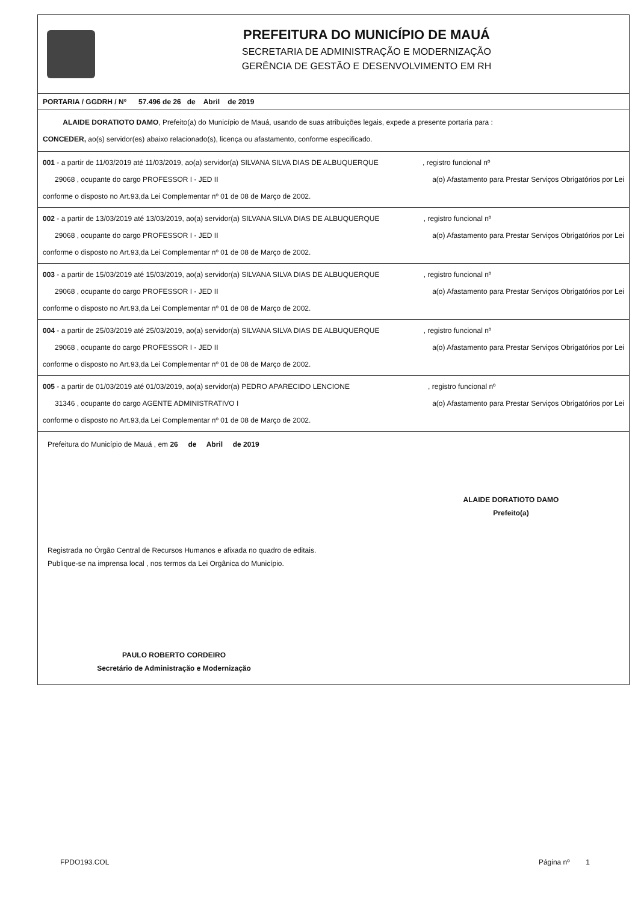PREFEITURA DO MUNICÍPIO DE MAUÁ
SECRETARIA DE ADMINISTRAÇÃO E MODERNIZAÇÃO
GERÊNCIA DE GESTÃO E DESENVOLVIMENTO EM RH
PORTARIA / GGDRH / Nº 57.496 de 26 de Abril de 2019
ALAIDE DORATIOTO DAMO, Prefeito(a) do Município de Mauá, usando de suas atribuições legais, expede a presente portaria para :
CONCEDER, ao(s) servidor(es) abaixo relacionado(s), licença ou afastamento, conforme especificado.
001 - a partir de 11/03/2019 até 11/03/2019, ao(a) servidor(a) SILVANA SILVA DIAS DE ALBUQUERQUE , registro funcional nº
29068 , ocupante do cargo PROFESSOR I - JED II a(o) Afastamento para Prestar Serviços Obrigatórios por Lei
conforme o disposto no Art.93,da Lei Complementar nº 01 de 08 de Março de 2002.
002 - a partir de 13/03/2019 até 13/03/2019, ao(a) servidor(a) SILVANA SILVA DIAS DE ALBUQUERQUE , registro funcional nº
29068 , ocupante do cargo PROFESSOR I - JED II a(o) Afastamento para Prestar Serviços Obrigatórios por Lei
conforme o disposto no Art.93,da Lei Complementar nº 01 de 08 de Março de 2002.
003 - a partir de 15/03/2019 até 15/03/2019, ao(a) servidor(a) SILVANA SILVA DIAS DE ALBUQUERQUE , registro funcional nº
29068 , ocupante do cargo PROFESSOR I - JED II a(o) Afastamento para Prestar Serviços Obrigatórios por Lei
conforme o disposto no Art.93,da Lei Complementar nº 01 de 08 de Março de 2002.
004 - a partir de 25/03/2019 até 25/03/2019, ao(a) servidor(a) SILVANA SILVA DIAS DE ALBUQUERQUE , registro funcional nº
29068 , ocupante do cargo PROFESSOR I - JED II a(o) Afastamento para Prestar Serviços Obrigatórios por Lei
conforme o disposto no Art.93,da Lei Complementar nº 01 de 08 de Março de 2002.
005 - a partir de 01/03/2019 até 01/03/2019, ao(a) servidor(a) PEDRO APARECIDO LENCIONE , registro funcional nº
31346 , ocupante do cargo AGENTE ADMINISTRATIVO I a(o) Afastamento para Prestar Serviços Obrigatórios por Lei
conforme o disposto no Art.93,da Lei Complementar nº 01 de 08 de Março de 2002.
Prefeitura do Município de Mauá , em 26 de Abril de 2019
ALAIDE DORATIOTO DAMO
Prefeito(a)
Registrada no Órgão Central de Recursos Humanos e afixada no quadro de editais.
Publique-se na imprensa local , nos termos da Lei Orgânica do Município.
PAULO ROBERTO CORDEIRO
Secretário de Administração e Modernização
FPDO193.COL Página nº 1